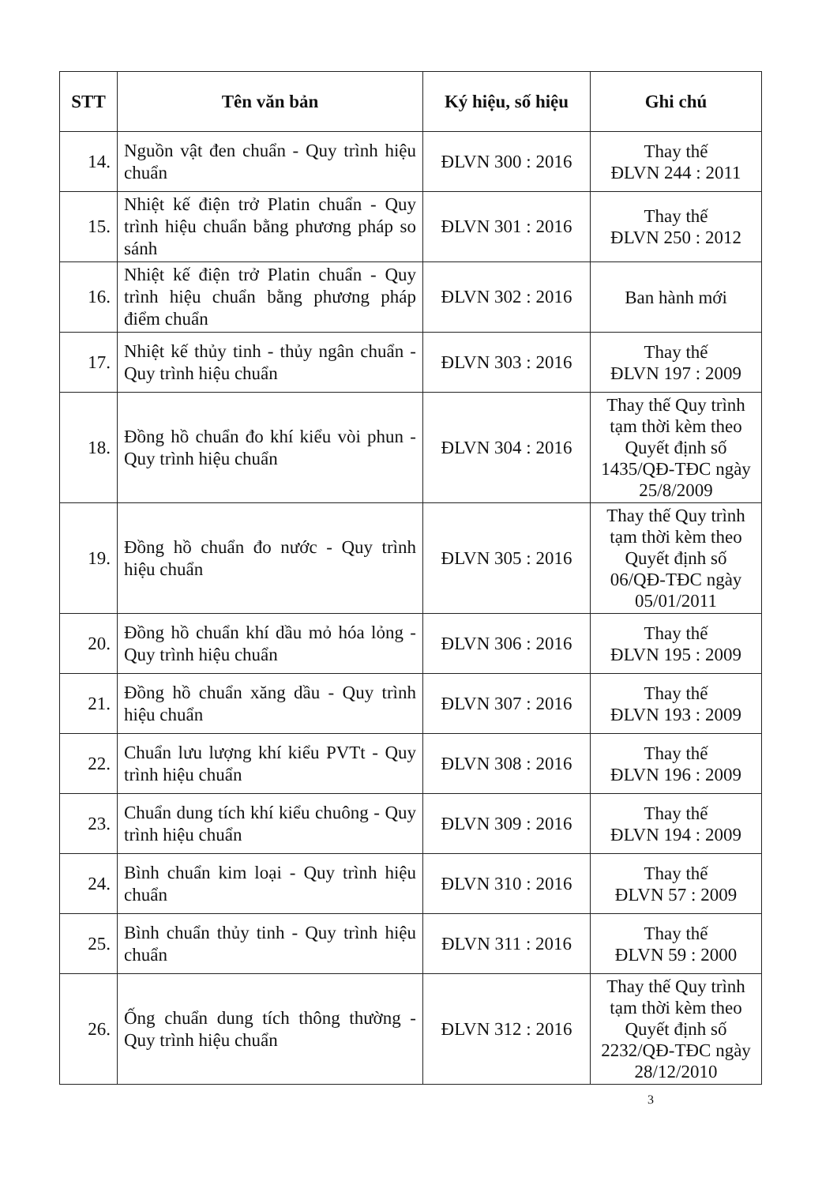| STT | Tên văn bản | Ký hiệu, số hiệu | Ghi chú |
| --- | --- | --- | --- |
| 14. | Nguồn vật đen chuẩn - Quy trình hiệu chuẩn | ĐLVN 300 : 2016 | Thay thế ĐLVN 244 : 2011 |
| 15. | Nhiệt kế điện trở Platin chuẩn - Quy trình hiệu chuẩn bằng phương pháp so sánh | ĐLVN 301 : 2016 | Thay thế ĐLVN 250 : 2012 |
| 16. | Nhiệt kế điện trở Platin chuẩn - Quy trình hiệu chuẩn bằng phương pháp điểm chuẩn | ĐLVN 302 : 2016 | Ban hành mới |
| 17. | Nhiệt kế thủy tinh - thủy ngân chuẩn - Quy trình hiệu chuẩn | ĐLVN 303 : 2016 | Thay thế ĐLVN 197 : 2009 |
| 18. | Đồng hồ chuẩn đo khí kiểu vòi phun - Quy trình hiệu chuẩn | ĐLVN 304 : 2016 | Thay thế Quy trình tạm thời kèm theo Quyết định số 1435/QĐ-TĐC ngày 25/8/2009 |
| 19. | Đồng hồ chuẩn đo nước - Quy trình hiệu chuẩn | ĐLVN 305 : 2016 | Thay thế Quy trình tạm thời kèm theo Quyết định số 06/QĐ-TĐC ngày 05/01/2011 |
| 20. | Đồng hồ chuẩn khí dầu mỏ hóa lỏng - Quy trình hiệu chuẩn | ĐLVN 306 : 2016 | Thay thế ĐLVN 195 : 2009 |
| 21. | Đồng hồ chuẩn xăng dầu - Quy trình hiệu chuẩn | ĐLVN 307 : 2016 | Thay thế ĐLVN 193 : 2009 |
| 22. | Chuẩn lưu lượng khí kiểu PVTt - Quy trình hiệu chuẩn | ĐLVN 308 : 2016 | Thay thế ĐLVN 196 : 2009 |
| 23. | Chuẩn dung tích khí kiểu chuông - Quy trình hiệu chuẩn | ĐLVN 309 : 2016 | Thay thế ĐLVN 194 : 2009 |
| 24. | Bình chuẩn kim loại - Quy trình hiệu chuẩn | ĐLVN 310 : 2016 | Thay thế ĐLVN 57 : 2009 |
| 25. | Bình chuẩn thủy tinh - Quy trình hiệu chuẩn | ĐLVN 311 : 2016 | Thay thế ĐLVN 59 : 2000 |
| 26. | Ống chuẩn dung tích thông thường - Quy trình hiệu chuẩn | ĐLVN 312 : 2016 | Thay thế Quy trình tạm thời kèm theo Quyết định số 2232/QĐ-TĐC ngày 28/12/2010 |
3